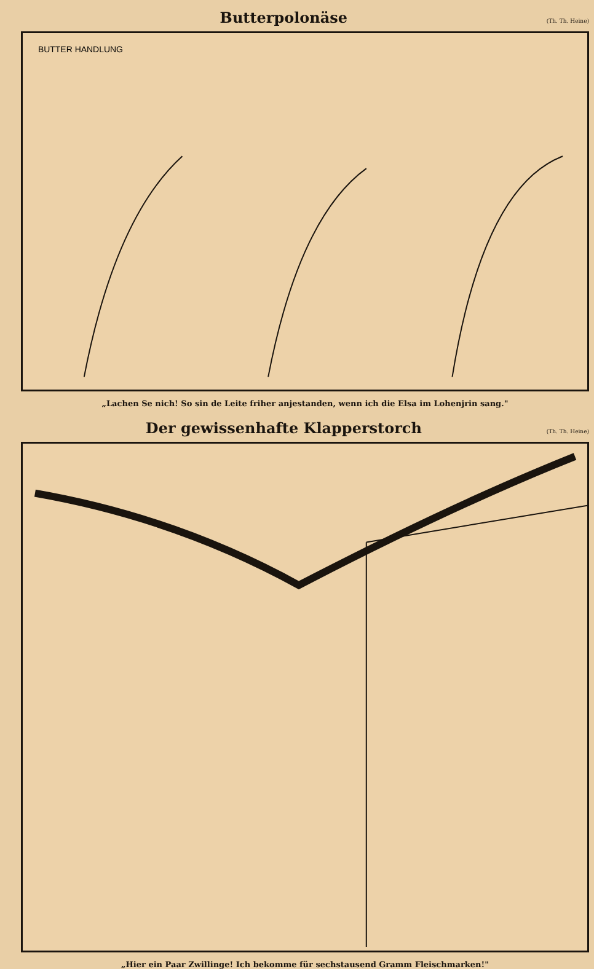Butterpolonäse
(Th. Th. Heine)
BUTTER HANDLUNG
„Lachen Se nich! So sin de Leite friher anjestanden, wenn ich die Elsa im Lohenjrin sang."
Der gewissenhafte Klapperstorch
(Th. Th. Heine)
„Hier ein Paar Zwillinge! Ich bekomme für sechstausend Gramm Fleischmarken!"